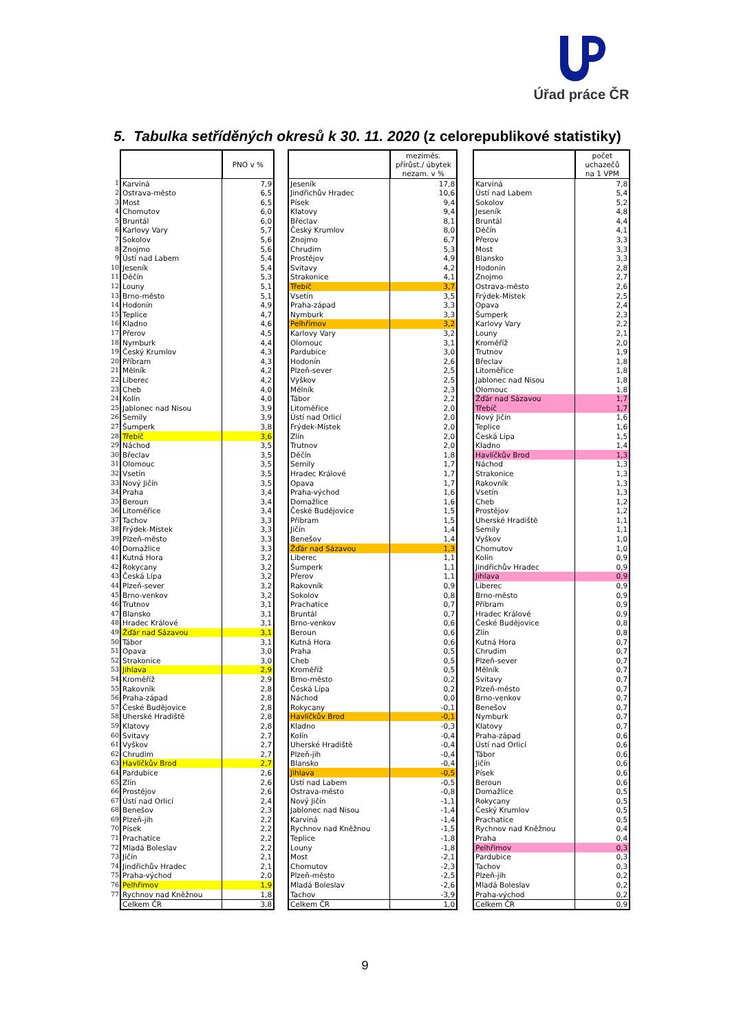Úřad práce ČR
5. Tabulka setříděných okresů k 30. 11. 2020 (z celorepublikové statistiky)
| | | PNO v % |
| 1 | Karviná | 7,9 |
| 2 | Ostrava-město | 6,5 |
| 3 | Most | 6,5 |
| 4 | Chomutov | 6,0 |
| 5 | Bruntál | 6,0 |
| 6 | Karlovy Vary | 5,7 |
| 7 | Sokolov | 5,6 |
| 8 | Znojmo | 5,6 |
| 9 | Ústí nad Labem | 5,4 |
| 10 | Jeseník | 5,4 |
| 11 | Děčín | 5,3 |
| 12 | Louny | 5,1 |
| 13 | Brno-město | 5,1 |
| 14 | Hodonín | 4,9 |
| 15 | Teplice | 4,7 |
| 16 | Kladno | 4,6 |
| 17 | Přerov | 4,5 |
| 18 | Nymburk | 4,4 |
| 19 | Český Krumlov | 4,3 |
| 20 | Příbram | 4,3 |
| 21 | Mělník | 4,2 |
| 22 | Liberec | 4,2 |
| 23 | Cheb | 4,0 |
| 24 | Kolín | 4,0 |
| 25 | Jablonec nad Nisou | 3,9 |
| 26 | Semily | 3,9 |
| 27 | Šumperk | 3,8 |
| 28 | Třebíč | 3,6 |
| 29 | Náchod | 3,5 |
| 30 | Břeclav | 3,5 |
| 31 | Olomouc | 3,5 |
| 32 | Vsetín | 3,5 |
| 33 | Nový Jičín | 3,5 |
| 34 | Praha | 3,4 |
| 35 | Beroun | 3,4 |
| 36 | Litoměřice | 3,4 |
| 37 | Tachov | 3,3 |
| 38 | Frýdek-Místek | 3,3 |
| 39 | Plzeň-město | 3,3 |
| 40 | Domažlice | 3,3 |
| 41 | Kutná Hora | 3,2 |
| 42 | Rokycany | 3,2 |
| 43 | Česká Lípa | 3,2 |
| 44 | Plzeň-sever | 3,2 |
| 45 | Brno-venkov | 3,2 |
| 46 | Trutnov | 3,1 |
| 47 | Blansko | 3,1 |
| 48 | Hradec Králové | 3,1 |
| 49 | Žďár nad Sázavou | 3,1 |
| 50 | Tábor | 3,1 |
| 51 | Opava | 3,0 |
| 52 | Strakonice | 3,0 |
| 53 | Jihlava | 2,9 |
| 54 | Kroměříž | 2,9 |
| 55 | Rakovník | 2,8 |
| 56 | Praha-západ | 2,8 |
| 57 | České Budějovice | 2,8 |
| 58 | Uherské Hradiště | 2,8 |
| 59 | Klatovy | 2,8 |
| 60 | Svitavy | 2,7 |
| 61 | Vyškov | 2,7 |
| 62 | Chrudim | 2,7 |
| 63 | Havlíčkův Brod | 2,7 |
| 64 | Pardubice | 2,6 |
| 65 | Zlín | 2,6 |
| 66 | Prostějov | 2,6 |
| 67 | Ústí nad Orlicí | 2,4 |
| 68 | Benešov | 2,3 |
| 69 | Plzeň-jih | 2,2 |
| 70 | Písek | 2,2 |
| 71 | Prachatice | 2,2 |
| 72 | Mladá Boleslav | 2,2 |
| 73 | Jičín | 2,1 |
| 74 | Jindřichův Hradec | 2,1 |
| 75 | Praha-východ | 2,0 |
| 76 | Pelhřimov | 1,9 |
| 77 | Rychnov nad Kněžnou | 1,8 |
| | Celkem ČR | 3,8 |
| | meziměs. přírůst./ úbytek nezam. v % |
| --- | --- |
| Jeseník | 17,8 |
| Jindřichův Hradec | 10,6 |
| Písek | 9,4 |
| Klatovy | 9,4 |
| Břeclav | 8,1 |
| Český Krumlov | 8,0 |
| Znojmo | 6,7 |
| Chrudim | 5,3 |
| Prostějov | 4,9 |
| Svitavy | 4,2 |
| Strakonice | 4,1 |
| Třebíč | 3,7 |
| Vsetín | 3,5 |
| Praha-západ | 3,3 |
| Nymburk | 3,3 |
| Pelhřimov | 3,2 |
| Karlovy Vary | 3,2 |
| Olomouc | 3,1 |
| Pardubice | 3,0 |
| Hodonín | 2,6 |
| Plzeň-sever | 2,5 |
| Vyškov | 2,5 |
| Mělník | 2,3 |
| Tábor | 2,2 |
| Litoměřice | 2,0 |
| Ústí nad Orlicí | 2,0 |
| Frýdek-Místek | 2,0 |
| Zlín | 2,0 |
| Trutnov | 2,0 |
| Děčín | 1,8 |
| Semily | 1,7 |
| Hradec Králové | 1,7 |
| Opava | 1,7 |
| Praha-východ | 1,6 |
| Domažlice | 1,6 |
| České Budějovice | 1,5 |
| Příbram | 1,5 |
| Jičín | 1,4 |
| Benešov | 1,4 |
| Žďár nad Sázavou | 1,3 |
| Liberec | 1,1 |
| Šumperk | 1,1 |
| Přerov | 1,1 |
| Rakovník | 0,9 |
| Sokolov | 0,8 |
| Prachatice | 0,7 |
| Bruntál | 0,7 |
| Brno-venkov | 0,6 |
| Beroun | 0,6 |
| Kutná Hora | 0,6 |
| Praha | 0,5 |
| Cheb | 0,5 |
| Kroměříž | 0,5 |
| Brno-město | 0,2 |
| Česká Lípa | 0,2 |
| Náchod | 0,0 |
| Rokycany | -0,1 |
| Havlíčkův Brod | -0,1 |
| Kladno | -0,3 |
| Kolín | -0,4 |
| Uherské Hradiště | -0,4 |
| Plzeň-jih | -0,4 |
| Blansko | -0,4 |
| Jihlava | -0,5 |
| Ústí nad Labem | -0,5 |
| Ostrava-město | -0,8 |
| Nový Jičín | -1,1 |
| Jablonec nad Nisou | -1,4 |
| Karviná | -1,4 |
| Rychnov nad Kněžnou | -1,5 |
| Teplice | -1,8 |
| Louny | -1,8 |
| Most | -2,1 |
| Chomutov | -2,3 |
| Plzeň-město | -2,5 |
| Mladá Boleslav | -2,6 |
| Tachov | -3,9 |
| Celkem ČR | 1,0 |
| | počet uchazečů na 1 VPM |
| --- | --- |
| Karviná | 7,8 |
| Ústí nad Labem | 5,4 |
| Sokolov | 5,2 |
| Jeseník | 4,8 |
| Bruntál | 4,4 |
| Děčín | 4,1 |
| Přerov | 3,3 |
| Most | 3,3 |
| Blansko | 3,3 |
| Hodonín | 2,8 |
| Znojmo | 2,7 |
| Ostrava-město | 2,6 |
| Frýdek-Místek | 2,5 |
| Opava | 2,4 |
| Šumperk | 2,3 |
| Karlovy Vary | 2,2 |
| Louny | 2,1 |
| Kroměříž | 2,0 |
| Trutnov | 1,9 |
| Břeclav | 1,8 |
| Litoměřice | 1,8 |
| Jablonec nad Nisou | 1,8 |
| Olomouc | 1,8 |
| Žďár nad Sázavou | 1,7 |
| Třebíč | 1,7 |
| Nový Jičín | 1,6 |
| Teplice | 1,6 |
| Česká Lípa | 1,5 |
| Kladno | 1,4 |
| Havlíčkův Brod | 1,3 |
| Náchod | 1,3 |
| Strakonice | 1,3 |
| Rakovník | 1,3 |
| Vsetín | 1,3 |
| Cheb | 1,2 |
| Prostějov | 1,2 |
| Uherské Hradiště | 1,1 |
| Semily | 1,1 |
| Vyškov | 1,0 |
| Chomutov | 1,0 |
| Kolín | 0,9 |
| Jindřichův Hradec | 0,9 |
| Jihlava | 0,9 |
| Liberec | 0,9 |
| Brno-město | 0,9 |
| Příbram | 0,9 |
| Hradec Králové | 0,9 |
| České Budějovice | 0,8 |
| Zlín | 0,8 |
| Kutná Hora | 0,7 |
| Chrudim | 0,7 |
| Plzeň-sever | 0,7 |
| Mělník | 0,7 |
| Svitavy | 0,7 |
| Plzeň-město | 0,7 |
| Brno-venkov | 0,7 |
| Benešov | 0,7 |
| Nymburk | 0,7 |
| Klatovy | 0,7 |
| Praha-západ | 0,6 |
| Ústí nad Orlicí | 0,6 |
| Tábor | 0,6 |
| Jičín | 0,6 |
| Písek | 0,6 |
| Beroun | 0,6 |
| Domažlice | 0,5 |
| Rokycany | 0,5 |
| Český Krumlov | 0,5 |
| Prachatice | 0,5 |
| Rychnov nad Kněžnou | 0,4 |
| Praha | 0,4 |
| Pelhřimov | 0,3 |
| Pardubice | 0,3 |
| Tachov | 0,3 |
| Plzeň-jih | 0,2 |
| Mladá Boleslav | 0,2 |
| Praha-východ | 0,2 |
| Celkem ČR | 0,9 |
9